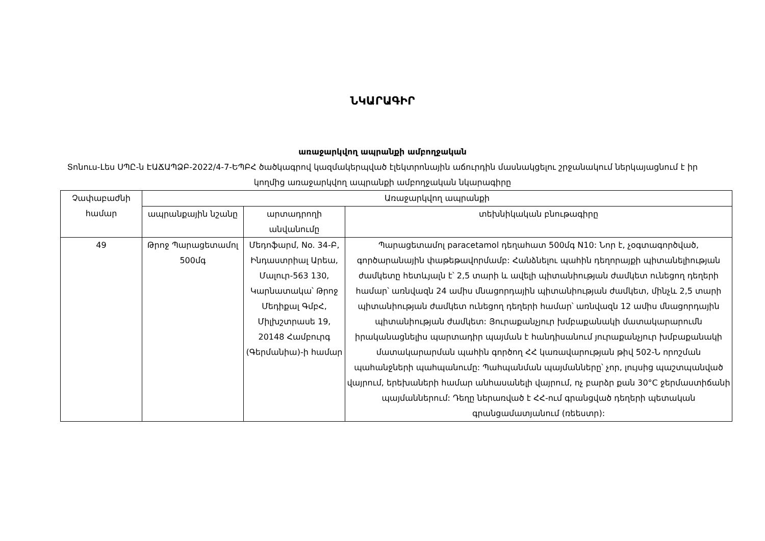ՆԿԱՐԱԳԻՐ
առաջարկվող ապրանքի ամբողջական
Տոնուս-Լես ՍՊԸ-ն ԷԱՃԱՊՁԲ-2022/4-7-ԵՊԲՀ ծածկագրով կազմակերպված էլեկտրոնային աճուրդին մասնակցելու շրջանակում ներկայացնում է իր կողմից առաջարկվող ապրանքի ամբողջական նկարագիրը
| Չափաբաժնի համար | Առաջարկվող ապրանքի | | |
| --- | --- | --- | --- |
| | ապրանքային նշանը | արտադրողի անվանումը | տեխնիկական բնութագիրը |
| 49 | Թրոջ Պարացետամոլ 500մգ | Մեդոֆարմ, No. 34-Բ, Ինդաստրիալ Արեա, Մալուր-563 130, Կարնատակա՝ Թրոջ Մեդիքալ ԳմբՀ, Միլխշտրասե 19, 20148 Համբուրգ (Գերմանիա)-ի համար | Պարացետամոլ paracetamol դեղահատ 500մգ N10: Նոր է, չօգտագործված, գործարանային փաթեթավորմամբ: Հանձնելու պահին դեղորայքի պիտանելիության ժամկետը հետևյալն է՝ 2,5 տարի և ավելի պիտանիության ժամկետ ունեցող դեղերի համար՝ առնվազն 24 ամիս մնացորդային պիտանիության ժամկետ, մինչև 2,5 տարի պիտանիության ժամկետ ունեցող դեղերի համար՝ առնվազն 12 ամիս մնացորդային պիտանիության ժամկետ: Յուրաքանչյուր խմբաքանակի մատակարարումն իրականացնելիս պարտադիր պայման է հանդիսանում յուրաքանչյուր խմբաքանակի մատակարարման պահին գործող ՀՀ կառավարության թիվ 502-Ն որոշման պահանջների պահպանումը: Պահպանման պայմանները՝ չոր, լույսից պաշտպանված վայրում, երեխաների համար անհասանելի վայրում, ոչ բարձր քան 30°C ջերմաստիճանի պայմաններում: Դեղը ներառված է ՀՀ-ում գրանցված դեղերի պետական գրանցամատյանում (ռեեստր): |